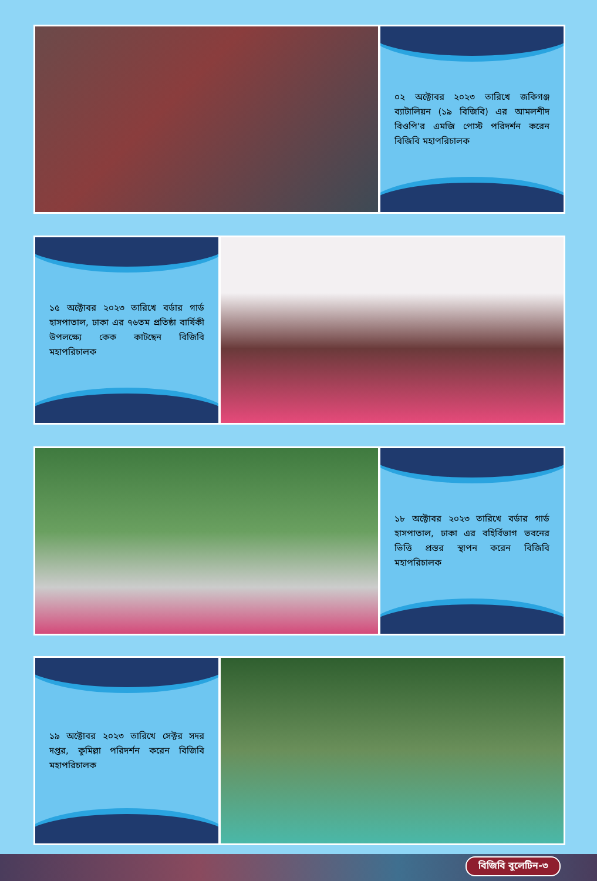০২ অক্টোবর ২০২৩ তারিখে জকিগঞ্জ ব্যাটালিয়ন (১৯ বিজিবি) এর আমলশীদ বিওপি'র এমজি পোস্ট পরিদর্শন করেন বিজিবি মহাপরিচালক
১৫ অক্টোবর ২০২৩ তারিখে বর্ডার গার্ড হাসপাতাল, ঢাকা এর ৭৬তম প্রতিষ্ঠা বার্ষিকী উপলক্ষ্যে কেক কাটছেন বিজিবি মহাপরিচালক
১৮ অক্টোবর ২০২৩ তারিখে বর্ডার গার্ড হাসপাতাল, ঢাকা এর বহির্বিভাগ ভবনের ভিত্তি প্রস্তর স্থাপন করেন বিজিবি মহাপরিচালক
১৯ অক্টোবর ২০২৩ তারিখে সেক্টর সদর দপ্তর, কুমিল্লা পরিদর্শন করেন বিজিবি মহাপরিচালক
বিজিবি বুলেটিন-৩